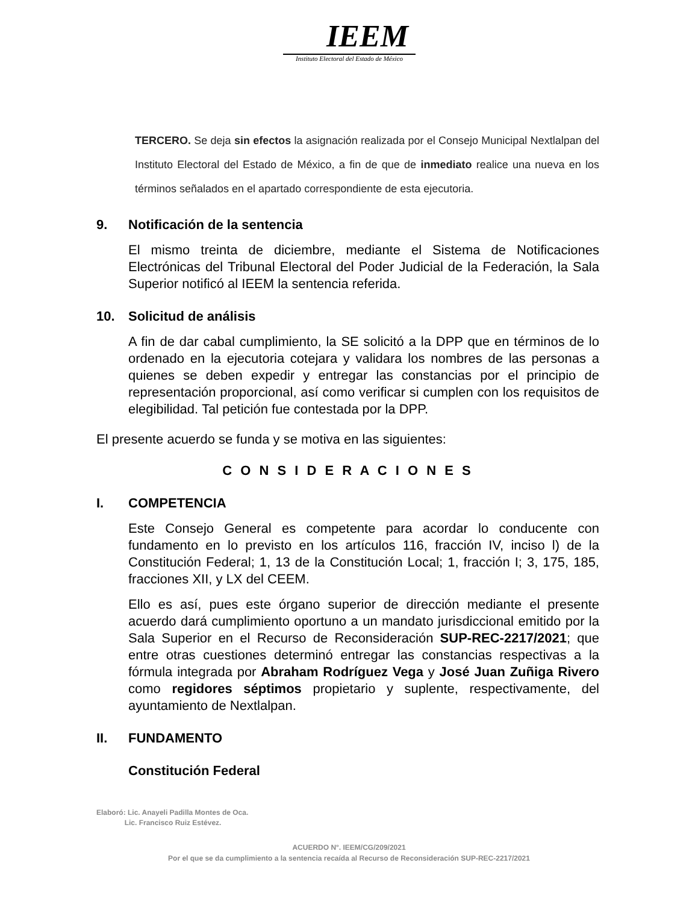IEEM
Instituto Electoral del Estado de México
TERCERO. Se deja sin efectos la asignación realizada por el Consejo Municipal Nextlalpan del Instituto Electoral del Estado de México, a fin de que de inmediato realice una nueva en los términos señalados en el apartado correspondiente de esta ejecutoria.
9. Notificación de la sentencia
El mismo treinta de diciembre, mediante el Sistema de Notificaciones Electrónicas del Tribunal Electoral del Poder Judicial de la Federación, la Sala Superior notificó al IEEM la sentencia referida.
10. Solicitud de análisis
A fin de dar cabal cumplimiento, la SE solicitó a la DPP que en términos de lo ordenado en la ejecutoria cotejara y validara los nombres de las personas a quienes se deben expedir y entregar las constancias por el principio de representación proporcional, así como verificar si cumplen con los requisitos de elegibilidad. Tal petición fue contestada por la DPP.
El presente acuerdo se funda y se motiva en las siguientes:
C O N S I D E R A C I O N E S
I. COMPETENCIA
Este Consejo General es competente para acordar lo conducente con fundamento en lo previsto en los artículos 116, fracción IV, inciso l) de la Constitución Federal; 1, 13 de la Constitución Local; 1, fracción I; 3, 175, 185, fracciones XII, y LX del CEEM.
Ello es así, pues este órgano superior de dirección mediante el presente acuerdo dará cumplimiento oportuno a un mandato jurisdiccional emitido por la Sala Superior en el Recurso de Reconsideración SUP-REC-2217/2021; que entre otras cuestiones determinó entregar las constancias respectivas a la fórmula integrada por Abraham Rodríguez Vega y José Juan Zuñiga Rivero como regidores séptimos propietario y suplente, respectivamente, del ayuntamiento de Nextlalpan.
II. FUNDAMENTO
Constitución Federal
Elaboró: Lic. Anayeli Padilla Montes de Oca.
Lic. Francisco Ruiz Estévez.
ACUERDO N°. IEEM/CG/209/2021
Por el que se da cumplimiento a la sentencia recaída al Recurso de Reconsideración SUP-REC-2217/2021